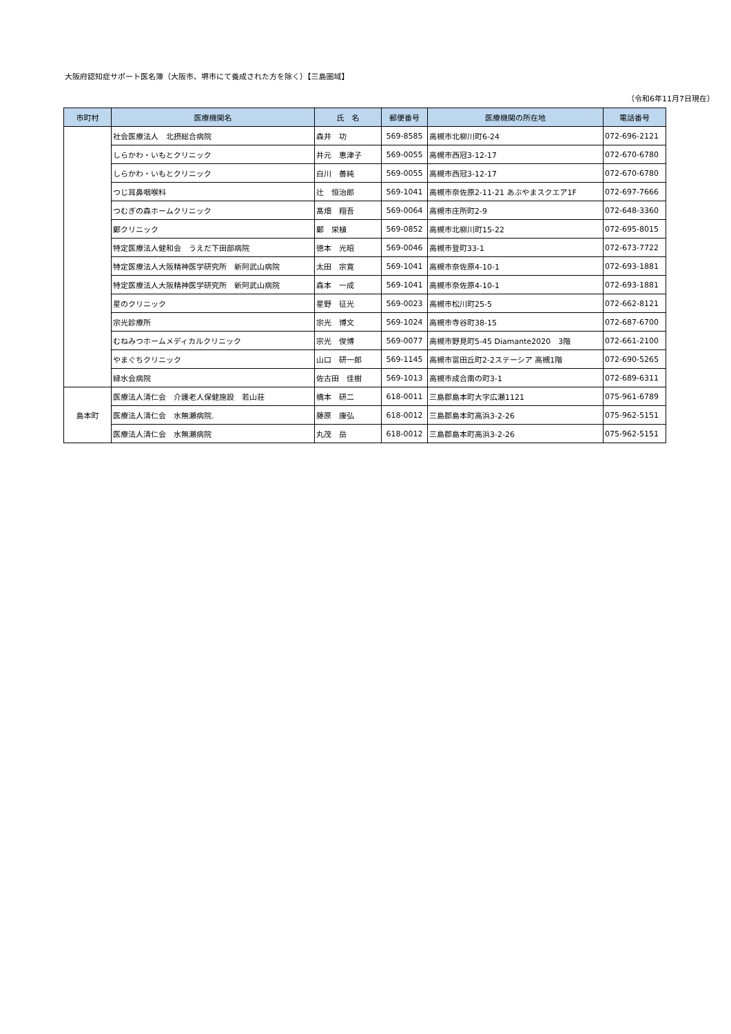大阪府認知症サポート医名簿（大阪市、堺市にて養成された方を除く）【三島圏域】
（令和6年11月7日現在）
| 市町村 | 医療機関名 | 氏 名 | 郵便番号 | 医療機関の所在地 | 電話番号 |
| --- | --- | --- | --- | --- | --- |
| | 社会医療法人 北摂総合病院 | 森井 功 | 569-8585 | 高槻市北柳川町6-24 | 072-696-2121 |
| | しらかわ・いもとクリニック | 井元 恵津子 | 569-0055 | 高槻市西冠3-12-17 | 072-670-6780 |
| | しらかわ・いもとクリニック | 白川 善純 | 569-0055 | 高槻市西冠3-12-17 | 072-670-6780 |
| | つじ耳鼻咽喉科 | 辻 恒治郎 | 569-1041 | 高槻市奈佐原2-11-21 あぶやまスクエア1F | 072-697-7666 |
| | つむぎの森ホームクリニック | 髙畑 翔吾 | 569-0064 | 高槻市庄所町2-9 | 072-648-3360 |
| | 鄭クリニック | 鄭 栄植 | 569-0852 | 高槻市北柳川町15-22 | 072-695-8015 |
| | 特定医療法人健和会 うえだ下田部病院 | 徳本 光昭 | 569-0046 | 高槻市登町33-1 | 072-673-7722 |
| | 特定医療法人大阪精神医学研究所 新阿武山病院 | 太田 宗寛 | 569-1041 | 高槻市奈佐原4-10-1 | 072-693-1881 |
| | 特定医療法人大阪精神医学研究所 新阿武山病院 | 森本 一成 | 569-1041 | 高槻市奈佐原4-10-1 | 072-693-1881 |
| | 星のクリニック | 星野 征光 | 569-0023 | 高槻市松川町25-5 | 072-662-8121 |
| | 宗光診療所 | 宗光 博文 | 569-1024 | 高槻市寺谷町38-15 | 072-687-6700 |
| | むねみつホームメディカルクリニック | 宗光 俊博 | 569-0077 | 高槻市野見町5-45 Diamante2020 3階 | 072-661-2100 |
| | やまぐちクリニック | 山口 研一郎 | 569-1145 | 高槻市富田丘町2-2ステーシア 高槻1階 | 072-690-5265 |
| | 緑水会病院 | 佐古田 佳樹 | 569-1013 | 高槻市成合南の町3-1 | 072-689-6311 |
| 島本町 | 医療法人清仁会 介護老人保健施設 若山荘 | 橋本 研二 | 618-0011 | 三島郡島本町大字広瀬1121 | 075-961-6789 |
| | 医療法人清仁会 水無瀬病院. | 藤原 康弘 | 618-0012 | 三島郡島本町高浜3-2-26 | 075-962-5151 |
| | 医療法人清仁会 水無瀬病院 | 丸茂 岳 | 618-0012 | 三島郡島本町高浜3-2-26 | 075-962-5151 |